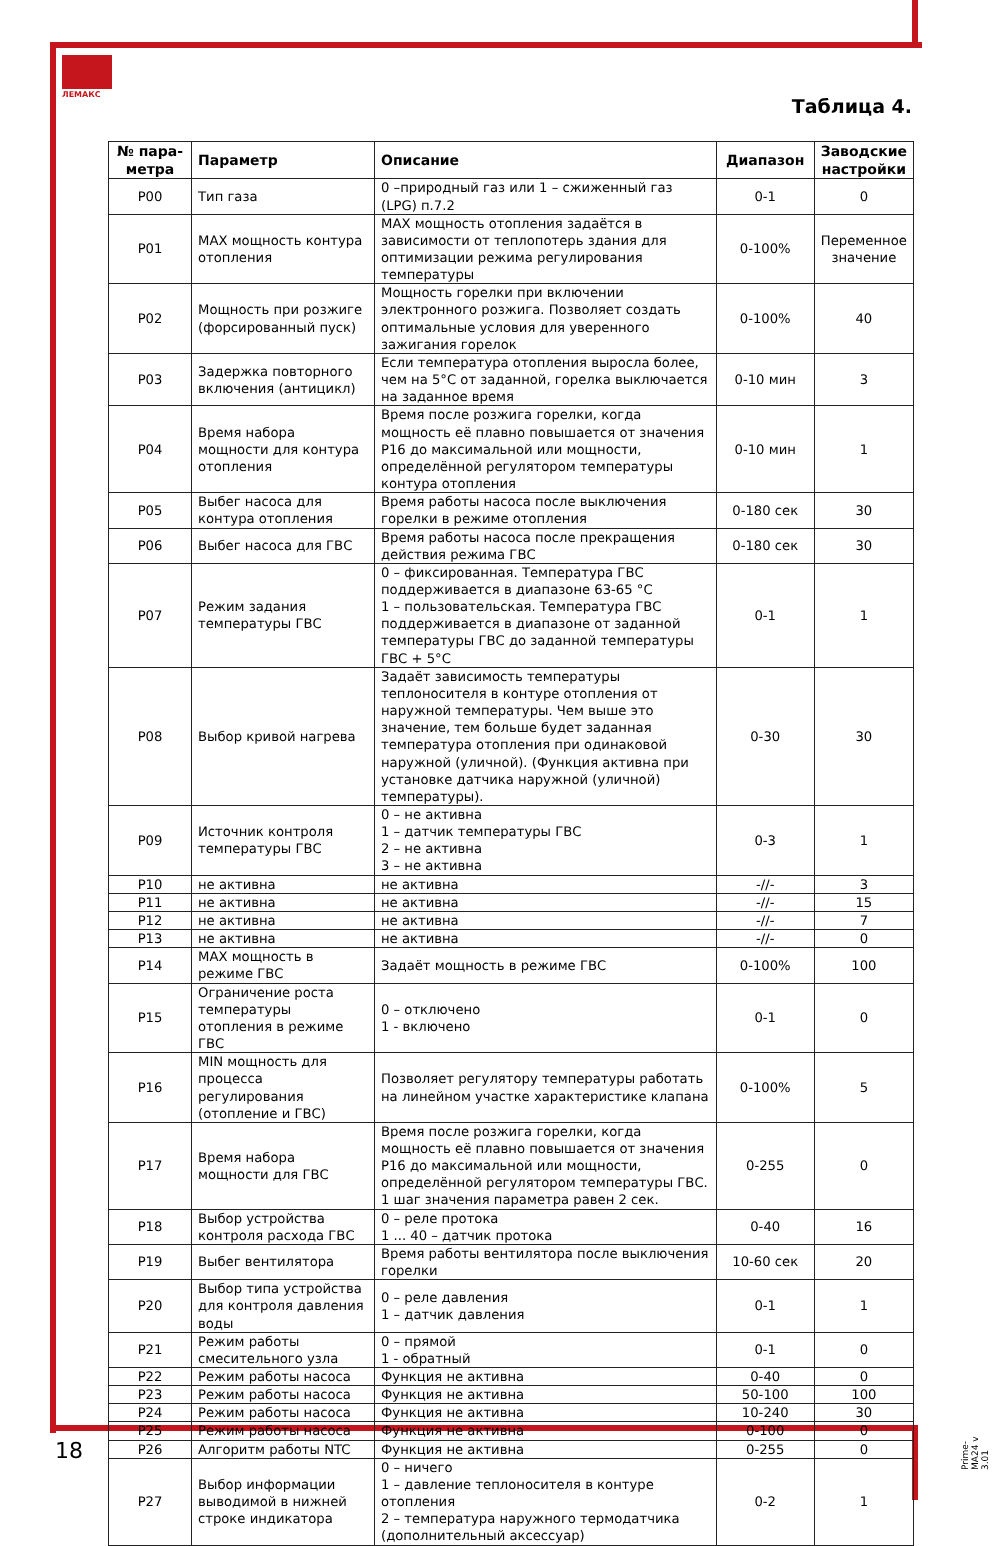ЛЕМАКС
Таблица 4.
| № пара-метра | Параметр | Описание | Диапазон | Заводские настройки |
| --- | --- | --- | --- | --- |
| P00 | Тип газа | 0 –природный газ или 1 – сжиженный газ (LPG) п.7.2 | 0-1 | 0 |
| P01 | MAX мощность контура отопления | MAX мощность отопления задаётся в зависимости от теплопотерь здания для оптимизации режима регулирования температуры | 0-100% | Переменное значение |
| P02 | Мощность при розжиге (форсированный пуск) | Мощность горелки при включении электронного розжига. Позволяет создать оптимальные условия для уверенного зажигания горелок | 0-100% | 40 |
| P03 | Задержка повторного включения (антицикл) | Если температура отопления выросла более, чем на 5°С от заданной, горелка выключается на заданное время | 0-10 мин | 3 |
| P04 | Время набора мощности для контура отопления | Время после розжига горелки, когда мощность её плавно повышается от значения P16 до максимальной или мощности, определённой регулятором температуры контура отопления | 0-10 мин | 1 |
| P05 | Выбег насоса для контура отопления | Время работы насоса после выключения горелки в режиме отопления | 0-180 сек | 30 |
| P06 | Выбег насоса для ГВС | Время работы насоса после прекращения действия режима ГВС | 0-180 сек | 30 |
| P07 | Режим задания температуры ГВС | 0 – фиксированная. Температура ГВС поддерживается в диапазоне 63-65 °С 1 – пользовательская. Температура ГВС поддерживается в диапазоне от заданной температуры ГВС до заданной температуры ГВС + 5°С | 0-1 | 1 |
| P08 | Выбор кривой нагрева | Задаёт зависимость температуры теплоносителя в контуре отопления от наружной температуры. Чем выше это значение, тем больше будет заданная температура отопления при одинаковой наружной (уличной). (Функция активна при установке датчика наружной (уличной) температуры). | 0-30 | 30 |
| P09 | Источник контроля температуры ГВС | 0 – не активна 1 – датчик температуры ГВС 2 – не активна 3 – не активна | 0-3 | 1 |
| P10 | не активна | не активна | -//- | 3 |
| P11 | не активна | не активна | -//- | 15 |
| P12 | не активна | не активна | -//- | 7 |
| P13 | не активна | не активна | -//- | 0 |
| P14 | MAX мощность в режиме ГВС | Задаёт мощность в режиме ГВС | 0-100% | 100 |
| P15 | Ограничение роста температуры отопления в режиме ГВС | 0 – отключено 1 - включено | 0-1 | 0 |
| P16 | MIN мощность для процесса регулирования (отопление и ГВС) | Позволяет регулятору температуры работать на линейном участке характеристике клапана | 0-100% | 5 |
| P17 | Время набора мощности для ГВС | Время после розжига горелки, когда мощность её плавно повышается от значения P16 до максимальной или мощности, определённой регулятором температуры ГВС. 1 шаг значения параметра равен 2 сек. | 0-255 | 0 |
| P18 | Выбор устройства контроля расхода ГВС | 0 – реле протока 1 ... 40 – датчик протока | 0-40 | 16 |
| P19 | Выбег вентилятора | Время работы вентилятора после выключения горелки | 10-60 сек | 20 |
| P20 | Выбор типа устройства для контроля давления воды | 0 – реле давления 1 – датчик давления | 0-1 | 1 |
| P21 | Режим работы смесительного узла | 0 – прямой 1 - обратный | 0-1 | 0 |
| P22 | Режим работы насоса | Функция не активна | 0-40 | 0 |
| P23 | Режим работы насоса | Функция не активна | 50-100 | 100 |
| P24 | Режим работы насоса | Функция не активна | 10-240 | 30 |
| P25 | Режим работы насоса | Функция не активна | 0-100 | 0 |
| P26 | Алгоритм работы NTC | Функция не активна | 0-255 | 0 |
| P27 | Выбор информации выводимой в нижней строке индикатора | 0 – ничего 1 – давление теплоносителя в контуре отопления 2 – температура наружного термодатчика (дополнительный аксессуар) | 0-2 | 1 |
18
Prime-MA24 v 3.01